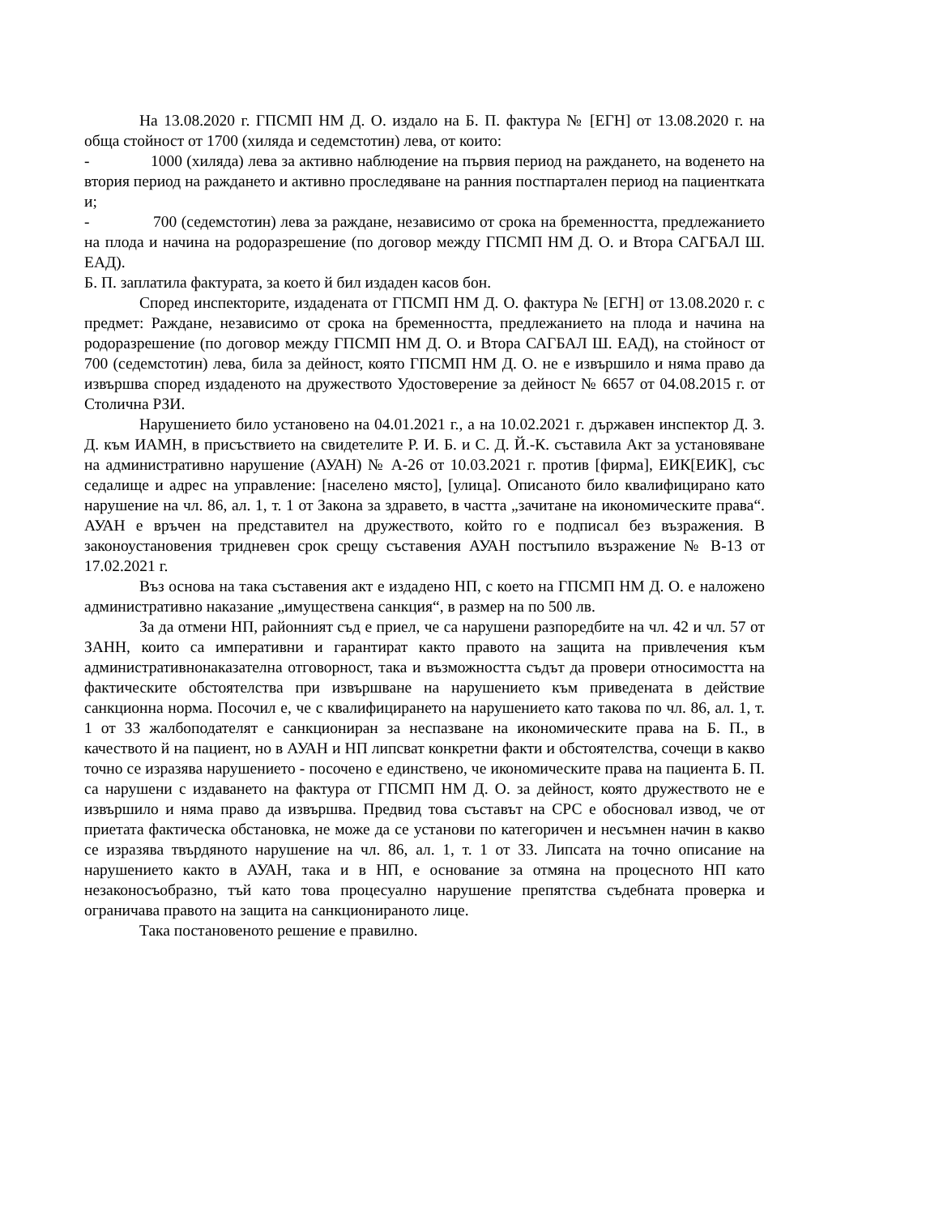На 13.08.2020 г. ГПСМП НМ Д. О. издало на Б. П. фактура № [ЕГН] от 13.08.2020 г. на обща стойност от 1700 (хиляда и седемстотин) лева, от които:
- 1000 (хиляда) лева за активно наблюдение на първия период на раждането, на воденето на втория период на раждането и активно проследяване на ранния постпартален период на пациентката и;
- 700 (седемстотин) лева за раждане, независимо от срока на бременността, предлежанието на плода и начина на родоразрешение (по договор между ГПСМП НМ Д. О. и Втора САГБАЛ Ш. ЕАД).
Б. П. заплатила фактурата, за което й бил издаден касов бон.
Според инспекторите, издадената от ГПСМП НМ Д. О. фактура № [ЕГН] от 13.08.2020 г. с предмет: Раждане, независимо от срока на бременността, предлежанието на плода и начина на родоразрешение (по договор между ГПСМП НМ Д. О. и Втора САГБАЛ Ш. ЕАД), на стойност от 700 (седемстотин) лева, била за дейност, която ГПСМП НМ Д. О. не е извършило и няма право да извършва според издаденото на дружеството Удостоверение за дейност № 6657 от 04.08.2015 г. от Столична РЗИ.
Нарушението било установено на 04.01.2021 г., а на 10.02.2021 г. държавен инспектор Д. З. Д. към ИАМН, в присъствието на свидетелите Р. И. Б. и С. Д. Й.-К. съставила Акт за установяване на административно нарушение (АУАН) № А-26 от 10.03.2021 г. против [фирма], ЕИК[ЕИК], със седалище и адрес на управление: [населено място], [улица]. Описаното било квалифицирано като нарушение на чл. 86, ал. 1, т. 1 от Закона за здравето, в частта „зачитане на икономическите права“. АУАН е връчен на представител на дружеството, който го е подписал без възражения. В законоустановения тридневен срок срещу съставения АУАН постъпило възражение № В-13 от 17.02.2021 г.
Въз основа на така съставения акт е издадено НП, с което на ГПСМП НМ Д. О. е наложено административно наказание „имуществена санкция“, в размер на по 500 лв.
За да отмени НП, районният съд е приел, че са нарушени разпоредбите на чл. 42 и чл. 57 от ЗАНН, които са императивни и гарантират както правото на защита на привлечения към административнонаказателна отговорност, така и възможността съдът да провери относимостта на фактическите обстоятелства при извършване на нарушението към приведената в действие санкционна норма. Посочил е, че с квалифицирането на нарушението като такова по чл. 86, ал. 1, т. 1 от 33 жалбоподателят е санкциониран за неспазване на икономическите права на Б. П., в качеството й на пациент, но в АУАН и НП липсват конкретни факти и обстоятелства, сочещи в какво точно се изразява нарушението - посочено е единствено, че икономическите права на пациента Б. П. са нарушени с издаването на фактура от ГПСМП НМ Д. О. за дейност, която дружеството не е извършило и няма право да извършва. Предвид това съставът на СРС е обосновал извод, че от приетата фактическа обстановка, не може да се установи по категоричен и несъмнен начин в какво се изразява твърдяното нарушение на чл. 86, ал. 1, т. 1 от 33. Липсата на точно описание на нарушението както в АУАН, така и в НП, е основание за отмяна на процесното НП като незаконосъобразно, тъй като това процесуално нарушение препятства съдебната проверка и ограничава правото на защита на санкционираното лице.
Така постановеното решение е правилно.